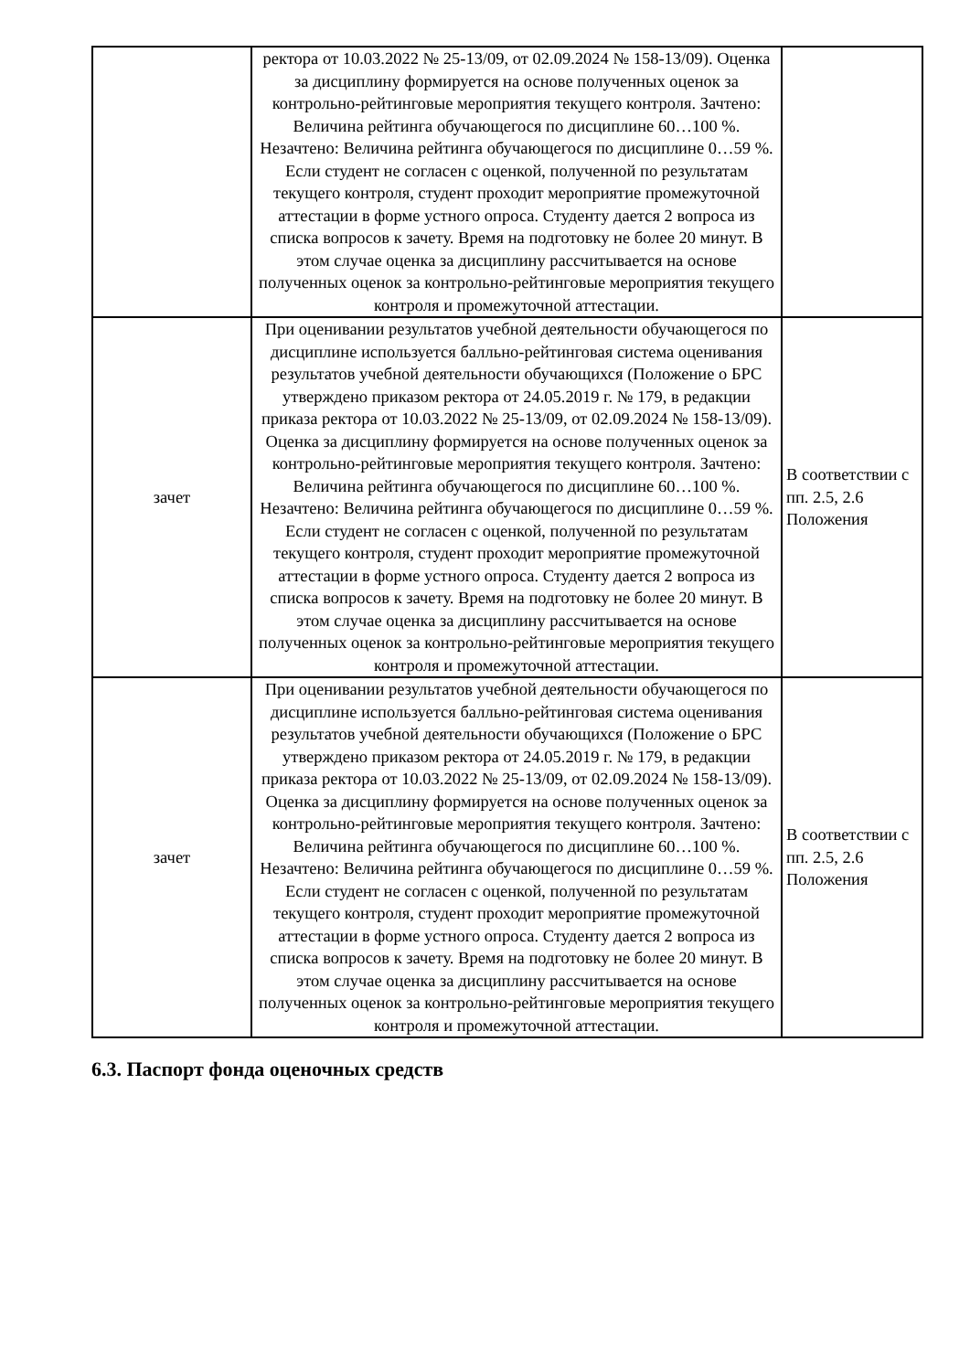| | ректора от 10.03.2022 № 25-13/09, от 02.09.2024 № 158-13/09). Оценка за дисциплину формируется на основе полученных оценок за контрольно-рейтинговые мероприятия текущего контроля. Зачтено: Величина рейтинга обучающегося по дисциплине 60…100 %. Незачтено: Величина рейтинга обучающегося по дисциплине 0…59 %. Если студент не согласен с оценкой, полученной по результатам текущего контроля, студент проходит мероприятие промежуточной аттестации в форме устного опроса. Студенту дается 2 вопроса из списка вопросов к зачету. Время на подготовку не более 20 минут. В этом случае оценка за дисциплину рассчитывается на основе полученных оценок за контрольно-рейтинговые мероприятия текущего контроля и промежуточной аттестации. | |
| зачет | При оценивании результатов учебной деятельности обучающегося по дисциплине используется балльно-рейтинговая система оценивания результатов учебной деятельности обучающихся (Положение о БРС утверждено приказом ректора от 24.05.2019 г. № 179, в редакции приказа ректора от 10.03.2022 № 25-13/09, от 02.09.2024 № 158-13/09). Оценка за дисциплину формируется на основе полученных оценок за контрольно-рейтинговые мероприятия текущего контроля. Зачтено: Величина рейтинга обучающегося по дисциплине 60…100 %. Незачтено: Величина рейтинга обучающегося по дисциплине 0…59 %. Если студент не согласен с оценкой, полученной по результатам текущего контроля, студент проходит мероприятие промежуточной аттестации в форме устного опроса. Студенту дается 2 вопроса из списка вопросов к зачету. Время на подготовку не более 20 минут. В этом случае оценка за дисциплину рассчитывается на основе полученных оценок за контрольно-рейтинговые мероприятия текущего контроля и промежуточной аттестации. | В соответствии с пп. 2.5, 2.6 Положения |
| зачет | При оценивании результатов учебной деятельности обучающегося по дисциплине используется балльно-рейтинговая система оценивания результатов учебной деятельности обучающихся (Положение о БРС утверждено приказом ректора от 24.05.2019 г. № 179, в редакции приказа ректора от 10.03.2022 № 25-13/09, от 02.09.2024 № 158-13/09). Оценка за дисциплину формируется на основе полученных оценок за контрольно-рейтинговые мероприятия текущего контроля. Зачтено: Величина рейтинга обучающегося по дисциплине 60…100 %. Незачтено: Величина рейтинга обучающегося по дисциплине 0…59 %. Если студент не согласен с оценкой, полученной по результатам текущего контроля, студент проходит мероприятие промежуточной аттестации в форме устного опроса. Студенту дается 2 вопроса из списка вопросов к зачету. Время на подготовку не более 20 минут. В этом случае оценка за дисциплину рассчитывается на основе полученных оценок за контрольно-рейтинговые мероприятия текущего контроля и промежуточной аттестации. | В соответствии с пп. 2.5, 2.6 Положения |
6.3. Паспорт фонда оценочных средств